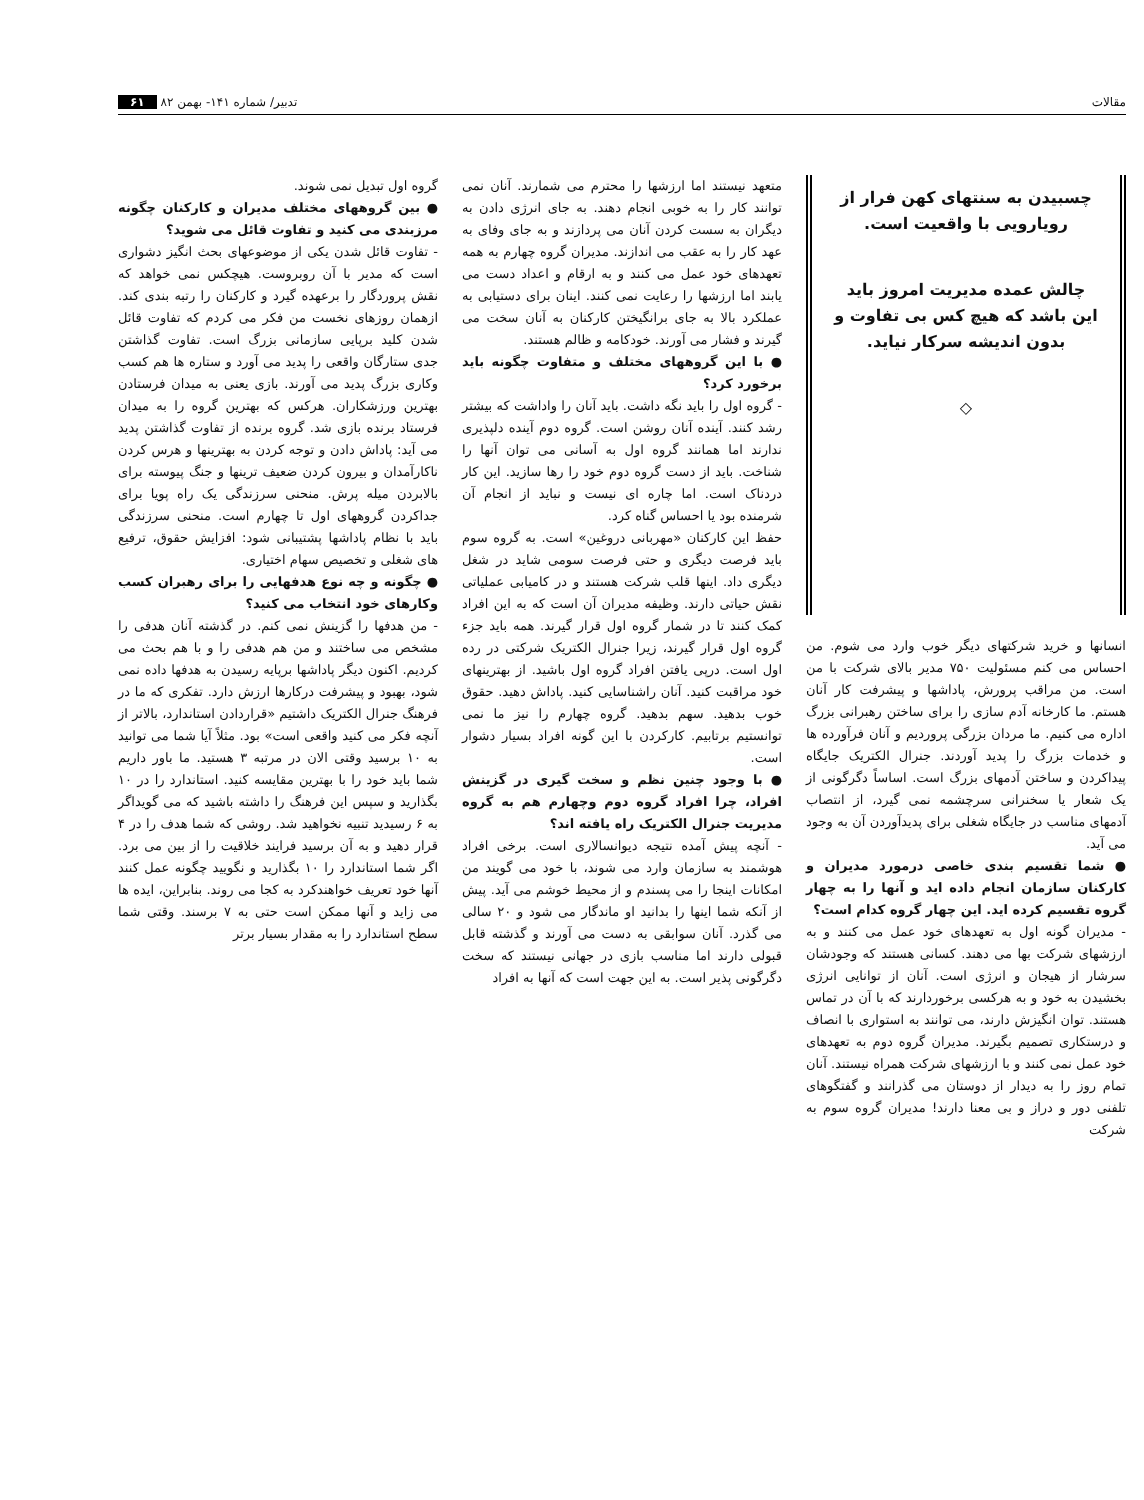مقالات تدبیر/ شماره ۱۴۱- بهمن ۸۲ ۶۱
چسبیدن به سنتهای کهن فرار از رویارویی با واقعیت است.
چالش عمده مدیریت امروز باید این باشد که هیچ کس بی تفاوت و بدون اندیشه سرکار نیاید.
◇
انسانها و خرید شرکتهای دیگر خوب وارد می شوم. من احساس می کنم مسئولیت ۷۵۰ مدیر بالای شرکت با من است. من مراقب پرورش، پاداشها و پیشرفت کار آنان هستم. ما کارخانه آدم سازی را برای ساختن رهبرانی بزرگ اداره می کنیم. ما مردان بزرگی پروردیم و آنان فرآورده ها و خدمات بزرگ را پدید آوردند. جنرال الکتریک جایگاه پیداکردن و ساختن آدمهای بزرگ است. اساساً دگرگونی از یک شعار یا سخنرانی سرچشمه نمی گیرد، از انتصاب آدمهای مناسب در جایگاه شغلی برای پدیدآوردن آن به وجود می آید.
● شما تقسیم بندی خاصی درمورد مدیران و کارکنان سازمان انجام داده اید و آنها را به چهار گروه تقسیم کرده اید. این چهار گروه کدام است؟
- مدیران گونه اول به تعهدهای خود عمل می کنند و به ارزشهای شرکت بها می دهند. کسانی هستند که وجودشان سرشار از هیجان و انرژی است. آنان از توانایی انرژی بخشیدن به خود و به هرکسی برخوردارند که با آن در تماس هستند. توان انگیزش دارند، می توانند به استواری با انصاف و درستکاری تصمیم بگیرند. مدیران گروه دوم به تعهدهای خود عمل نمی کنند و با ارزشهای شرکت همراه نیستند. آنان تمام روز را به دیدار از دوستان می گذرانند و گفتگوهای تلفنی دور و دراز و بی معنا دارند! مدیران گروه سوم به شرکت
متعهد نیستند اما ارزشها را محترم می شمارند. آنان نمی توانند کار را به خوبی انجام دهند. به جای انرژی دادن به دیگران به سست کردن آنان می پردازند و به جای وفای به عهد کار را به عقب می اندازند. مدیران گروه چهارم به همه تعهدهای خود عمل می کنند و به ارقام و اعداد دست می یابند اما ارزشها را رعایت نمی کنند. اینان برای دستیابی به عملکرد بالا به جای برانگیختن کارکنان به آنان سخت می گیرند و فشار می آورند. خودکامه و ظالم هستند.
● با این گروههای مختلف و متفاوت چگونه باید برخورد کرد؟
- گروه اول را باید نگه داشت. باید آنان را واداشت که بیشتر رشد کنند. آینده آنان روشن است. گروه دوم آینده دلپذیری ندارند اما همانند گروه اول به آسانی می توان آنها را شناخت. باید از دست گروه دوم خود را رها سازید. این کار دردناک است. اما چاره ای نیست و نباید از انجام آن شرمنده بود یا احساس گناه کرد.
حفظ این کارکنان «مهربانی دروغین» است. به گروه سوم باید فرصت دیگری و حتی فرصت سومی شاید در شغل دیگری داد. اینها قلب شرکت هستند و در کامیابی عملیاتی نقش حیاتی دارند. وظیفه مدیران آن است که به این افراد کمک کنند تا در شمار گروه اول قرار گیرند. همه باید جزء گروه اول قرار گیرند، زیرا جنرال الکتریک شرکتی در رده اول است. درپی یافتن افراد گروه اول باشید. از بهترینهای خود مراقبت کنید. آنان راشناسایی کنید. پاداش دهید. حقوق خوب بدهید. سهم بدهید. گروه چهارم را نیز ما نمی توانستیم برتابیم. کارکردن با این گونه افراد بسیار دشوار است.
● با وجود چنین نظم و سخت گیری در گزینش افراد، چرا افراد گروه دوم وچهارم هم به گروه مدیریت جنرال الکتریک راه یافته اند؟
- آنچه پیش آمده نتیجه دیوانسالاری است. برخی افراد هوشمند به سازمان وارد می شوند، با خود می گویند من امکانات اینجا را می پسندم و از محیط خوشم می آید. پیش از آنکه شما اینها را بدانید او ماندگار می شود و ۲۰ سالی می گذرد. آنان سوابقی به دست می آورند و گذشته قابل قبولی دارند اما مناسب بازی در جهانی نیستند که سخت دگرگونی پذیر است. به این جهت است که آنها به افراد
گروه اول تبدیل نمی شوند.
● بین گروههای مختلف مدیران و کارکنان چگونه مرزبندی می کنید و تفاوت قائل می شوید؟
- تفاوت قائل شدن یکی از موضوعهای بحث انگیز دشواری است که مدیر با آن روبروست. هیچکس نمی خواهد که نقش پروردگار را برعهده گیرد و کارکنان را رتبه بندی کند. ازهمان روزهای نخست من فکر می کردم که تفاوت قائل شدن کلید برپایی سازمانی بزرگ است. تفاوت گذاشتن جدی ستارگان واقعی را پدید می آورد و ستاره ها هم کسب وکاری بزرگ پدید می آورند. بازی یعنی به میدان فرستادن بهترین ورزشکاران. هرکس که بهترین گروه را به میدان فرستاد برنده بازی شد. گروه برنده از تفاوت گذاشتن پدید می آید: پاداش دادن و توجه کردن به بهترینها و هرس کردن ناکارآمدان و بیرون کردن ضعیف ترینها و جنگ پیوسته برای بالابردن میله پرش. منحنی سرزندگی یک راه پویا برای جداکردن گروههای اول تا چهارم است. منحنی سرزندگی باید با نظام پاداشها پشتیبانی شود: افزایش حقوق، ترفیع های شغلی و تخصیص سهام اختیاری.
● چگونه و چه نوع هدفهایی را برای رهبران کسب وکارهای خود انتخاب می کنید؟
- من هدفها را گزینش نمی کنم. در گذشته آنان هدفی را مشخص می ساختند و من هم هدفی را و با هم بحث می کردیم. اکنون دیگر پاداشها برپایه رسیدن به هدفها داده نمی شود، بهبود و پیشرفت درکارها ارزش دارد. تفکری که ما در فرهنگ جنرال الکتریک داشتیم «قراردادن استاندارد، بالاتر از آنچه فکر می کنید واقعی است» بود. مثلاً آیا شما می توانید به ۱۰ برسید وقتی الان در مرتبه ۳ هستید. ما باور داریم شما باید خود را با بهترین مقایسه کنید. استاندارد را در ۱۰ بگذارید و سپس این فرهنگ را داشته باشید که می گویداگر به ۶ رسیدید تنبیه نخواهید شد. روشی که شما هدف را در ۴ قرار دهید و به آن برسید فرایند خلاقیت را از بین می برد. اگر شما استاندارد را ۱۰ بگذارید و نگویید چگونه عمل کنند آنها خود تعریف خواهندکرد به کجا می روند. بنابراین، ایده ها می زاید و آنها ممکن است حتی به ۷ برسند. وقتی شما سطح استاندارد را به مقدار بسیار برتر